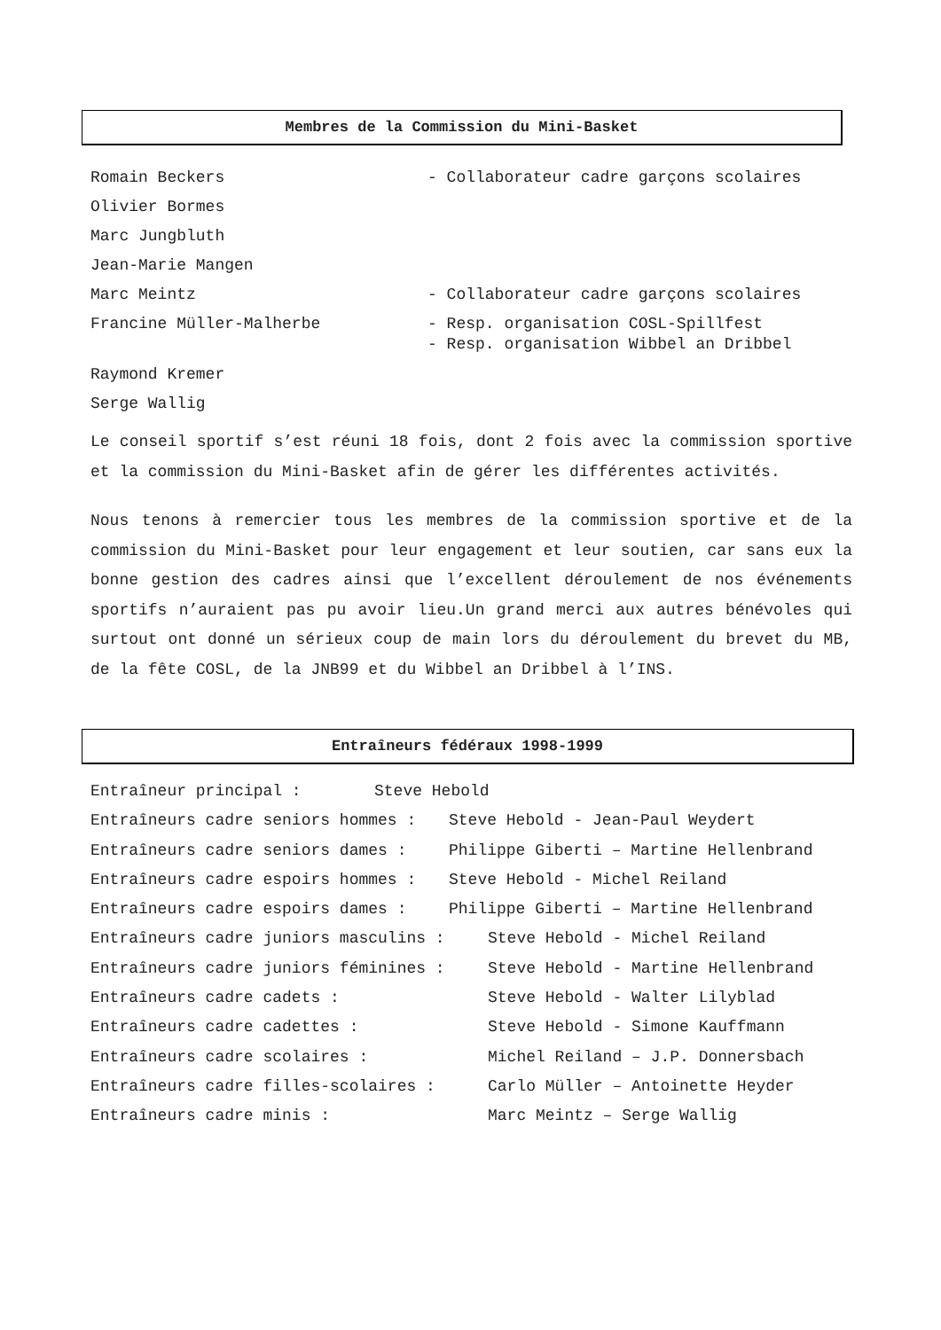Membres de la Commission du Mini-Basket
Romain Beckers - Collaborateur cadre garçons scolaires
Olivier Bormes
Marc Jungbluth
Jean-Marie Mangen
Marc Meintz - Collaborateur cadre garçons scolaires
Francine Müller-Malherbe
- Resp. organisation COSL-Spillfest
- Resp. organisation Wibbel an Dribbel
Raymond Kremer
Serge Wallig
Le conseil sportif s’est réuni 18 fois, dont 2 fois avec la commission sportive et la commission du Mini-Basket afin de gérer les différentes activités.
Nous tenons à remercier tous les membres de la commission sportive et de la commission du Mini-Basket pour leur engagement et leur soutien, car sans eux la bonne gestion des cadres ainsi que l’excellent déroulement de nos événements sportifs n’auraient pas pu avoir lieu.Un grand merci aux autres bénévoles qui surtout ont donné un sérieux coup de main lors du déroulement du brevet du MB, de la fête COSL, de la JNB99 et du Wibbel an Dribbel à l’INS.
Entraîneurs fédéraux 1998-1999
Entraîneur principal : Steve Hebold
Entraîneurs cadre seniors hommes : Steve Hebold - Jean-Paul Weydert
Entraîneurs cadre seniors dames : Philippe Giberti – Martine Hellenbrand
Entraîneurs cadre espoirs hommes : Steve Hebold - Michel Reiland
Entraîneurs cadre espoirs dames : Philippe Giberti – Martine Hellenbrand
Entraîneurs cadre juniors masculins : Steve Hebold - Michel Reiland
Entraîneurs cadre juniors féminines : Steve Hebold - Martine Hellenbrand
Entraîneurs cadre cadets : Steve Hebold - Walter Lilyblad
Entraîneurs cadre cadettes : Steve Hebold - Simone Kauffmann
Entraîneurs cadre scolaires : Michel Reiland – J.P. Donnersbach
Entraîneurs cadre filles-scolaires : Carlo Müller – Antoinette Heyder
Entraîneurs cadre minis : Marc Meintz – Serge Wallig